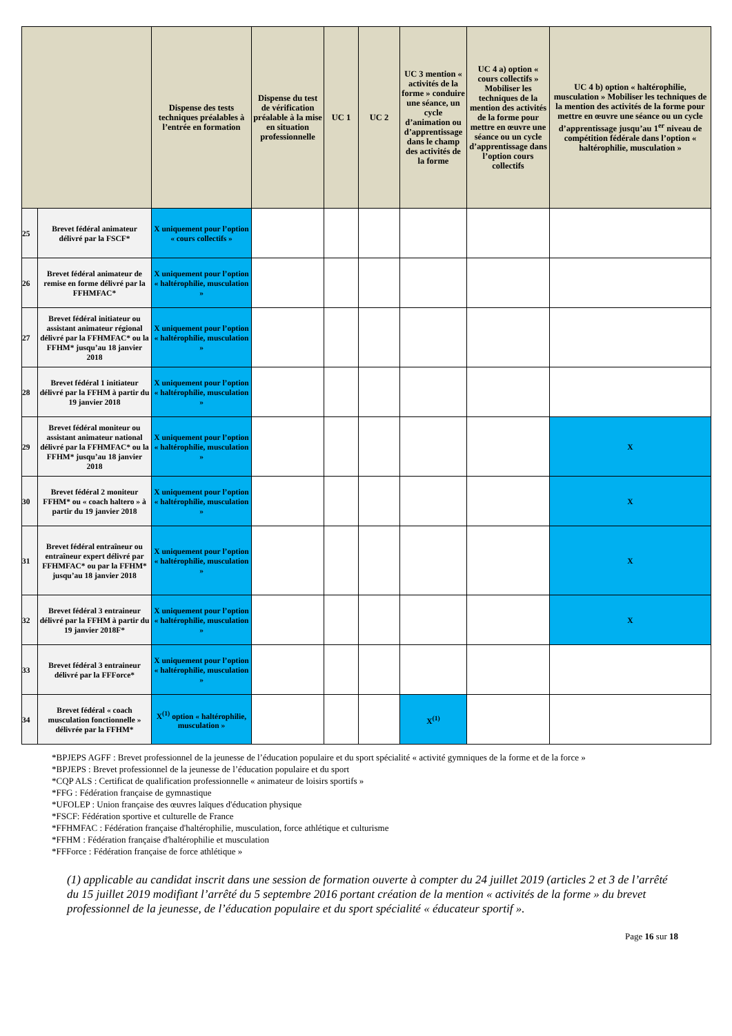| | | Dispense des tests techniques préalables à l’entrée en formation | Dispense du test de vérification préalable à la mise en situation professionnelle | UC 1 | UC 2 | UC 3 mention « activités de la forme » conduire une séance, un cycle d’animation ou d’apprentissage dans le champ des activités de la forme | UC 4 a) option « cours collectifs » Mobiliser les techniques de la mention des activités de la forme pour mettre en œuvre une séance ou un cycle d’apprentissage dans l’option cours collectifs | UC 4 b) option « haltérophilie, musculation » Mobiliser les techniques de la mention des activités de la forme pour mettre en œuvre une séance ou un cycle d’apprentissage jusqu’au 1<sup>er</sup> niveau de compétition fédérale dans l’option « haltérophilie, musculation » |
| --- | --- | --- | --- | --- | --- | --- | --- | --- |
| 25 | Brevet fédéral animateur délivré par la FSCF* | X uniquement pour l’option « cours collectifs » | | | | | | |
| 26 | Brevet fédéral animateur de remise en forme délivré par la FFHMFAC* | X uniquement pour l’option « haltérophilie, musculation » | | | | | | |
| 27 | Brevet fédéral initiateur ou assistant animateur régional délivré par la FFHMFAC* ou la FFHM* jusqu’au 18 janvier 2018 | X uniquement pour l’option « haltérophilie, musculation » | | | | | | |
| 28 | Brevet fédéral 1 initiateur délivré par la FFHM à partir du 19 janvier 2018 | X uniquement pour l’option « haltérophilie, musculation » | | | | | | |
| 29 | Brevet fédéral moniteur ou assistant animateur national délivré par la FFHMFAC* ou la FFHM* jusqu’au 18 janvier 2018 | X uniquement pour l’option « haltérophilie, musculation » | | | | | | X |
| 30 | Brevet fédéral 2 moniteur FFHM* ou « coach haltero » à partir du 19 janvier 2018 | X uniquement pour l’option « haltérophilie, musculation » | | | | | | X |
| 31 | Brevet fédéral entraîneur ou entraîneur expert délivré par FFHMFAC* ou par la FFHM* jusqu’au 18 janvier 2018 | X uniquement pour l’option « haltérophilie, musculation » | | | | | | X |
| 32 | Brevet fédéral 3 entraineur délivré par la FFHM à partir du 19 janvier 2018F* | X uniquement pour l’option « haltérophilie, musculation » | | | | | | X |
| 33 | Brevet fédéral 3 entraineur délivré par la FFForce* | X uniquement pour l’option « haltérophilie, musculation » | | | | | | |
| 34 | Brevet fédéral « coach musculation fonctionnelle » délivrée par la FFHM* | X<sup>(1)</sup> option « haltérophilie, musculation » | | | | X<sup>(1)</sup> | | |
*BPJEPS AGFF : Brevet professionnel de la jeunesse de l’éducation populaire et du sport spécialité « activité gymniques de la forme et de la force »
*BPJEPS : Brevet professionnel de la jeunesse de l’éducation populaire et du sport
*CQP ALS : Certificat de qualification professionnelle « animateur de loisirs sportifs »
*FFG : Fédération française de gymnastique
*UFOLEP : Union française des œuvres laïques d'éducation physique
*FSCF: Fédération sportive et culturelle de France
*FFHMFAC : Fédération française d'haltérophilie, musculation, force athlétique et culturisme
*FFHM : Fédération française d'haltérophilie et musculation
*FFForce : Fédération française de force athlétique »
(1) applicable au candidat inscrit dans une session de formation ouverte à compter du 24 juillet 2019 (articles 2 et 3 de l’arrêté du 15 juillet 2019 modifiant l’arrêté du 5 septembre 2016 portant création de la mention « activités de la forme » du brevet professionnel de la jeunesse, de l’éducation populaire et du sport spécialité « éducateur sportif ».
Page 16 sur 18